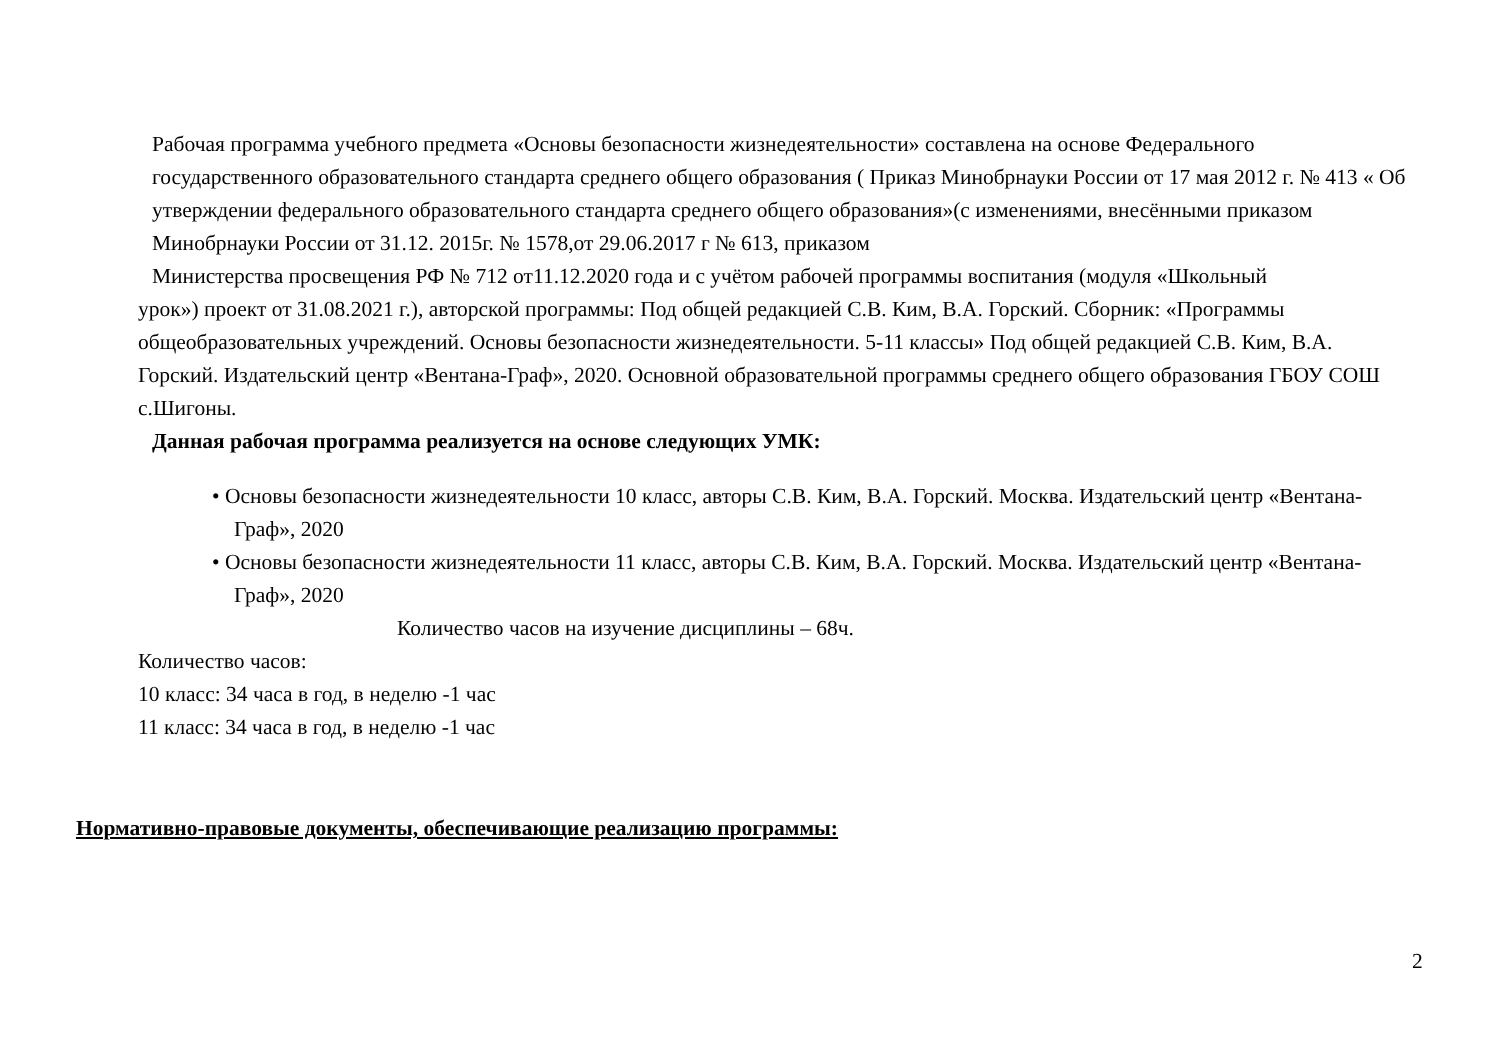Рабочая программа учебного предмета «Основы безопасности жизнедеятельности» составлена на основе Федерального государственного образовательного стандарта среднего общего образования ( Приказ Минобрнауки России от 17 мая 2012 г. № 413 « Об утверждении федерального образовательного стандарта среднего общего образования»(с изменениями, внесёнными приказом Минобрнауки России от 31.12. 2015г. № 1578,от 29.06.2017 г № 613, приказом
Министерства просвещения РФ № 712 от11.12.2020 года и с учётом рабочей программы воспитания (модуля «Школьный
урок») проект от 31.08.2021 г.), авторской программы: Под общей редакцией С.В. Ким, В.А. Горский. Сборник: «Программы общеобразовательных учреждений. Основы безопасности жизнедеятельности. 5-11 классы» Под общей редакцией С.В. Ким, В.А. Горский. Издательский центр «Вентана-Граф», 2020. Основной образовательной программы среднего общего образования ГБОУ СОШ с.Шигоны.
Данная рабочая программа реализуется на основе следующих УМК:
• Основы безопасности жизнедеятельности 10 класс, авторы С.В. Ким, В.А. Горский. Москва. Издательский центр «Вентана-Граф», 2020
• Основы безопасности жизнедеятельности 11 класс, авторы С.В. Ким, В.А. Горский. Москва. Издательский центр «Вентана-Граф», 2020
Количество часов на изучение дисциплины – 68ч.
Количество часов:
10 класс: 34 часа в год, в неделю -1 час
11 класс: 34 часа в год, в неделю -1 час
Нормативно-правовые документы, обеспечивающие реализацию программы:
2